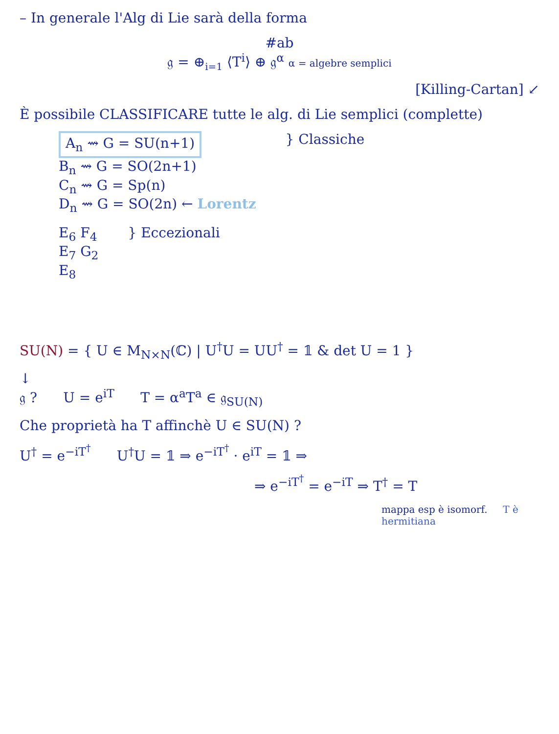– In generale l'Alg di Lie sarà della forma
#ab
𝔤 = ⊕<sub>i=1</sub> ⟨T<sup>i</sup>⟩ ⊕ 𝔤<sup>α</sup> α = algebre semplici
[Killing-Cartan] ↙
È possibile CLASSIFICARE tutte le alg. di Lie semplici (complette)
A<sub>n</sub> ⇝ G = SU(n+1)
B<sub>n</sub> ⇝ G = SO(2n+1)
C<sub>n</sub> ⇝ G = Sp(n)
D<sub>n</sub> ⇝ G = SO(2n) ← Lorentz
} Classiche
E<sub>6</sub> F<sub>4</sub>
E<sub>7</sub> G<sub>2</sub>
E<sub>8</sub>
} Eccezionali
SU(N) = { U ∈ M<sub>N×N</sub>(ℂ) | U<sup>†</sup>U = UU<sup>†</sup> = 𝟙 & det U = 1 }
↓
𝔤 ? U = e<sup>iT</sup> T = α<sup>a</sup>T<sup>a</sup> ∈ 𝔤<sub>SU(N)</sub>
Che proprietà ha T affinchè U ∈ SU(N) ?
U<sup>†</sup> = e<sup>−iT<sup>†</sup></sup> U<sup>†</sup>U = 𝟙 ⇒ e<sup>−iT<sup>†</sup></sup> · e<sup>iT</sup> = 𝟙 ⇒
⇒ e<sup>−iT<sup>†</sup></sup> = e<sup>−iT</sup> ⇒ T<sup>†</sup> = T
mappa esp è isomorf. T è hermitiana